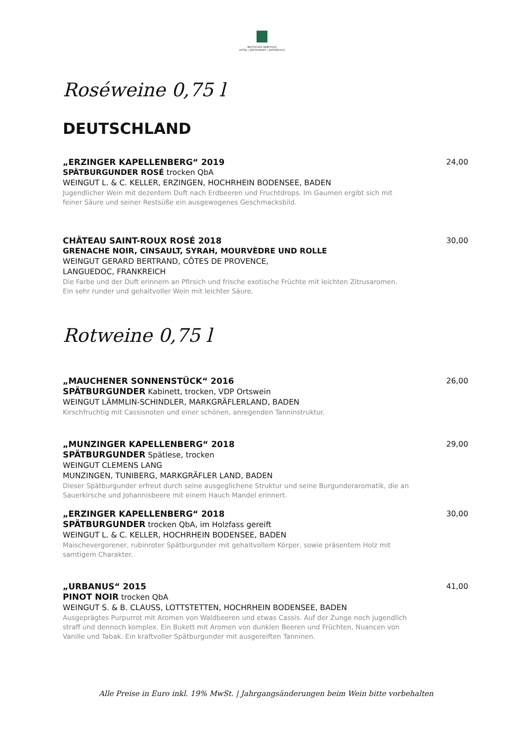BRUTSCHES REBSTOCK
HOTEL | RESTAURANT | KAFFEEHAUS
Roséweine 0,75 l
DEUTSCHLAND
„ERZINGER KAPELLENBERG“ 2019
SPÄTBURGUNDER ROSÉ trocken QbA
WEINGUT L. & C. KELLER, ERZINGEN, HOCHRHEIN BODENSEE, BADEN
Jugendlicher Wein mit dezentem Duft nach Erdbeeren und Fruchtdrops. Im Gaumen ergibt sich mit feiner Säure und seiner Restsüße ein ausgewogenes Geschmacksbild.
24,00
CHÂTEAU SAINT-ROUX ROSÉ 2018
GRENACHE NOIR, CINSAULT, SYRAH, MOURVÈDRE UND ROLLE
WEINGUT GERARD BERTRAND, CÔTES DE PROVENCE,
LANGUEDOC, FRANKREICH
Die Farbe und der Duft erinnern an Pfirsich und frische exotische Früchte mit leichten Zitrusaromen. Ein sehr runder und gehaltvoller Wein mit leichter Säure.
30,00
Rotweine 0,75 l
„MAUCHENER SONNENSTÜCK“ 2016
SPÄTBURGUNDER Kabinett, trocken, VDP Ortswein
WEINGUT LÄMMLIN-SCHINDLER, MARKGRÄFLERLAND, BADEN
Kirschfruchtig mit Cassisnoten und einer schönen, anregenden Tanninstruktur.
26,00
„MUNZINGER KAPELLENBERG“ 2018
SPÄTBURGUNDER Spätlese, trocken
WEINGUT CLEMENS LANG
MUNZINGEN, TUNIBERG, MARKGRÄFLER LAND, BADEN
Dieser Spätburgunder erfreut durch seine ausgeglichene Struktur und seine Burgunderaromatik, die an Sauerkirsche und Johannisbeere mit einem Hauch Mandel erinnert.
29,00
„ERZINGER KAPELLENBERG“ 2018
SPÄTBURGUNDER trocken QbA, im Holzfass gereift
WEINGUT L. & C. KELLER, HOCHRHEIN BODENSEE, BADEN
Maischevergorener, rubinroter Spätburgunder mit gehaltvollem Körper, sowie präsentem Holz mit samtigem Charakter.
30,00
„URBANUS“ 2015
PINOT NOIR trocken QbA
WEINGUT S. & B. CLAUSS, LOTTSTETTEN, HOCHRHEIN BODENSEE, BADEN
Ausgeprägtes Purpurrot mit Aromen von Waldbeeren und etwas Cassis. Auf der Zunge noch jugendlich straff und dennoch komplex. Ein Bukett mit Aromen von dunklen Beeren und Früchten, Nuancen von Vanille und Tabak. Ein kraftvoller Spätburgunder mit ausgereiften Tanninen.
41,00
Alle Preise in Euro inkl. 19% MwSt. | Jahrgangsänderungen beim Wein bitte vorbehalten